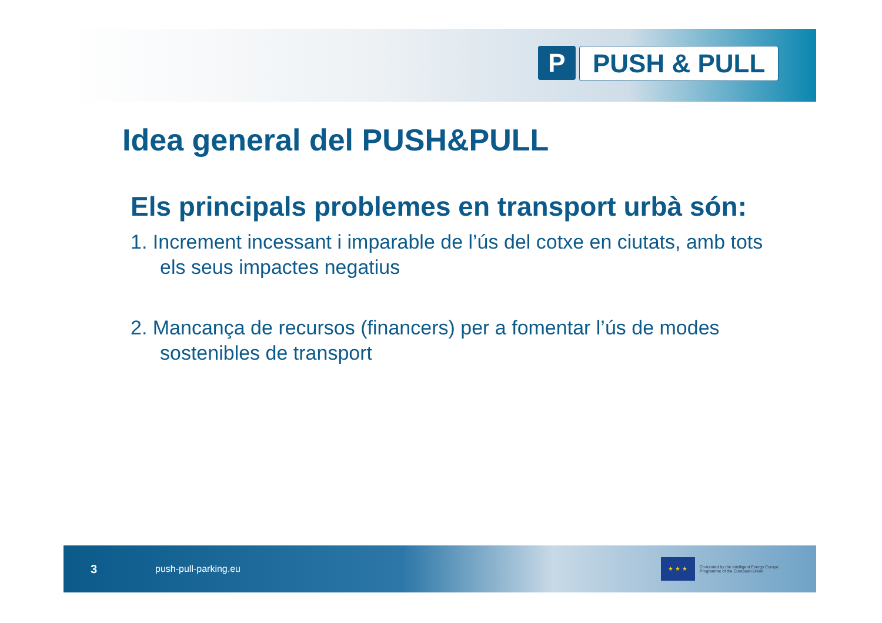P PUSH & PULL
Idea general del PUSH&PULL
Els principals problemes en transport urbà són:
1. Increment incessant i imparable de l’ús del cotxe en ciutats, amb tots els seus impactes negatius
2. Mancança de recursos (financers) per a fomentar l’ús de modes sostenibles de transport
3 push-pull-parking.eu
★ ★ ★
Co-funded by the Intelligent Energy Europe
Programme of the European Union